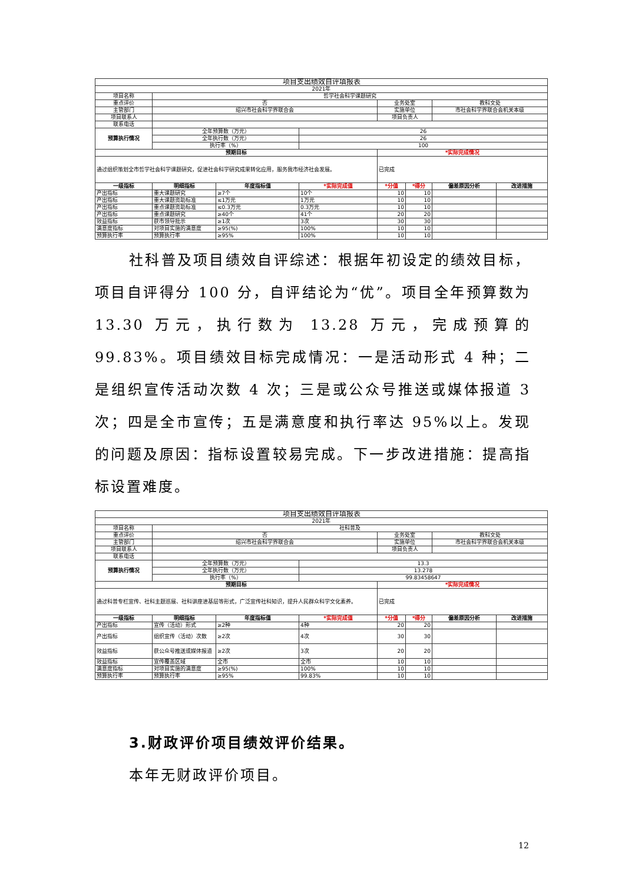| 项目支出绩效自评填报表 | | | | | | | |
| 2021年 | | | | | | | |
| 项目名称 | 哲学社会科学课题研究 | | | | | | |
| 重点评价 | 否 | | | 业务处室 | | 教科文处 | |
| 主管部门 | 绍兴市社会科学界联合会 | | | 实施单位 | | 市社会科学界联合会机关本级 | |
| 项目联系人 | | | | 项目负责人 | | | |
| 联系电话 | | | | | | | |
| 预算执行情况 | 全年预算数（万元） | | 26 | | | | |
| | 全年执行数（万元） | | 26 | | | | |
| | 执行率（%） | | 100 | | | | |
| 预期目标 | | | | *实际完成情况 | | | |
| 通过组织策划全市哲学社会科学课题研究，促进社会科学研究成果转化应用，服务我市经济社会发展。 | | | | 已完成 | | | |
| 一级指标 | 明细指标 | 年度指标值 | *实际完成值 | *分值 | *得分 | 偏差原因分析 | 改进措施 |
| 产出指标 | 重大课题研究 | ≥7个 | 10个 | 10 | 10 | | |
| 产出指标 | 重大课题资助标准 | ≤1万元 | 1万元 | 10 | 10 | | |
| 产出指标 | 重点课题资助标准 | ≤0.3万元 | 0.3万元 | 10 | 10 | | |
| 产出指标 | 重点课题研究 | ≥40个 | 41个 | 20 | 20 | | |
| 效益指标 | 获市领导批示 | ≥1次 | 3次 | 30 | 30 | | |
| 满意度指标 | 对项目实施的满意度 | ≥95(%) | 100% | 10 | 10 | | |
| 预算执行率 | 预算执行率 | ≥95% | 100% | 10 | 10 | | |
社科普及项目绩效自评综述：根据年初设定的绩效目标，项目自评得分 100 分，自评结论为“优”。项目全年预算数为 13.30 万元，执行数为 13.28 万元，完成预算的 99.83%。项目绩效目标完成情况：一是活动形式 4 种；二是组织宣传活动次数 4 次；三是或公众号推送或媒体报道 3 次；四是全市宣传；五是满意度和执行率达 95%以上。发现的问题及原因：指标设置较易完成。下一步改进措施：提高指标设置难度。
| 项目支出绩效自评填报表 | | | | | | | |
| 2021年 | | | | | | | |
| 项目名称 | 社科普及 | | | | | | |
| 重点评价 | 否 | | | 业务处室 | | 教科文处 | |
| 主管部门 | 绍兴市社会科学界联合会 | | | 实施单位 | | 市社会科学界联合会机关本级 | |
| 项目联系人 | | | | 项目负责人 | | | |
| 联系电话 | | | | | | | |
| 预算执行情况 | 全年预算数（万元） | | 13.3 | | | | |
| | 全年执行数（万元） | | 13.278 | | | | |
| | 执行率（%） | | 99.83458647 | | | | |
| 预期目标 | | | | *实际完成情况 | | | |
| 通过科普专栏宣传、社科主题巡展、社科讲座进基层等形式，广泛宣传社科知识，提升人民群众科学文化素养。 | | | | 已完成 | | | |
| 一级指标 | 明细指标 | 年度指标值 | *实际完成值 | *分值 | *得分 | 偏差原因分析 | 改进措施 |
| 产出指标 | 宣传（活动）形式 | ≥2种 | 4种 | 20 | 20 | | |
| 产出指标 | 组织宣传（活动）次数 | ≥2次 | 4次 | 30 | 30 | | |
| 效益指标 | 获公众号推送或媒体报道 | ≥2次 | 3次 | 20 | 20 | | |
| 效益指标 | 宣传覆盖区域 | 全市 | 全市 | 10 | 10 | | |
| 满意度指标 | 对项目实施的满意度 | ≥95(%) | 100% | 10 | 10 | | |
| 预算执行率 | 预算执行率 | ≥95% | 99.83% | 10 | 10 | | |
3.财政评价项目绩效评价结果。
本年无财政评价项目。
12